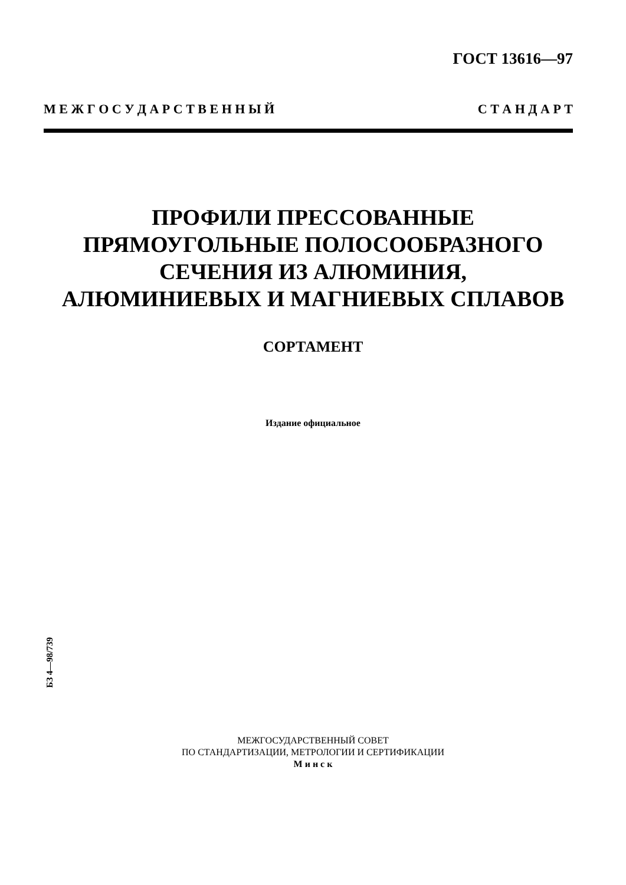ГОСТ 13616—97
М Е Ж Г О С У Д А Р С Т В Е Н Н Ы Й С Т А Н Д А Р Т
ПРОФИЛИ ПРЕССОВАННЫЕ
ПРЯМОУГОЛЬНЫЕ ПОЛОСООБРАЗНОГО
СЕЧЕНИЯ ИЗ АЛЮМИНИЯ,
АЛЮМИНИЕВЫХ И МАГНИЕВЫХ СПЛАВОВ
СОРТАМЕНТ
Издание официальное
БЗ 4—98/739
МЕЖГОСУДАРСТВЕННЫЙ СОВЕТ
ПО СТАНДАРТИЗАЦИИ, МЕТРОЛОГИИ И СЕРТИФИКАЦИИ
М и н с к